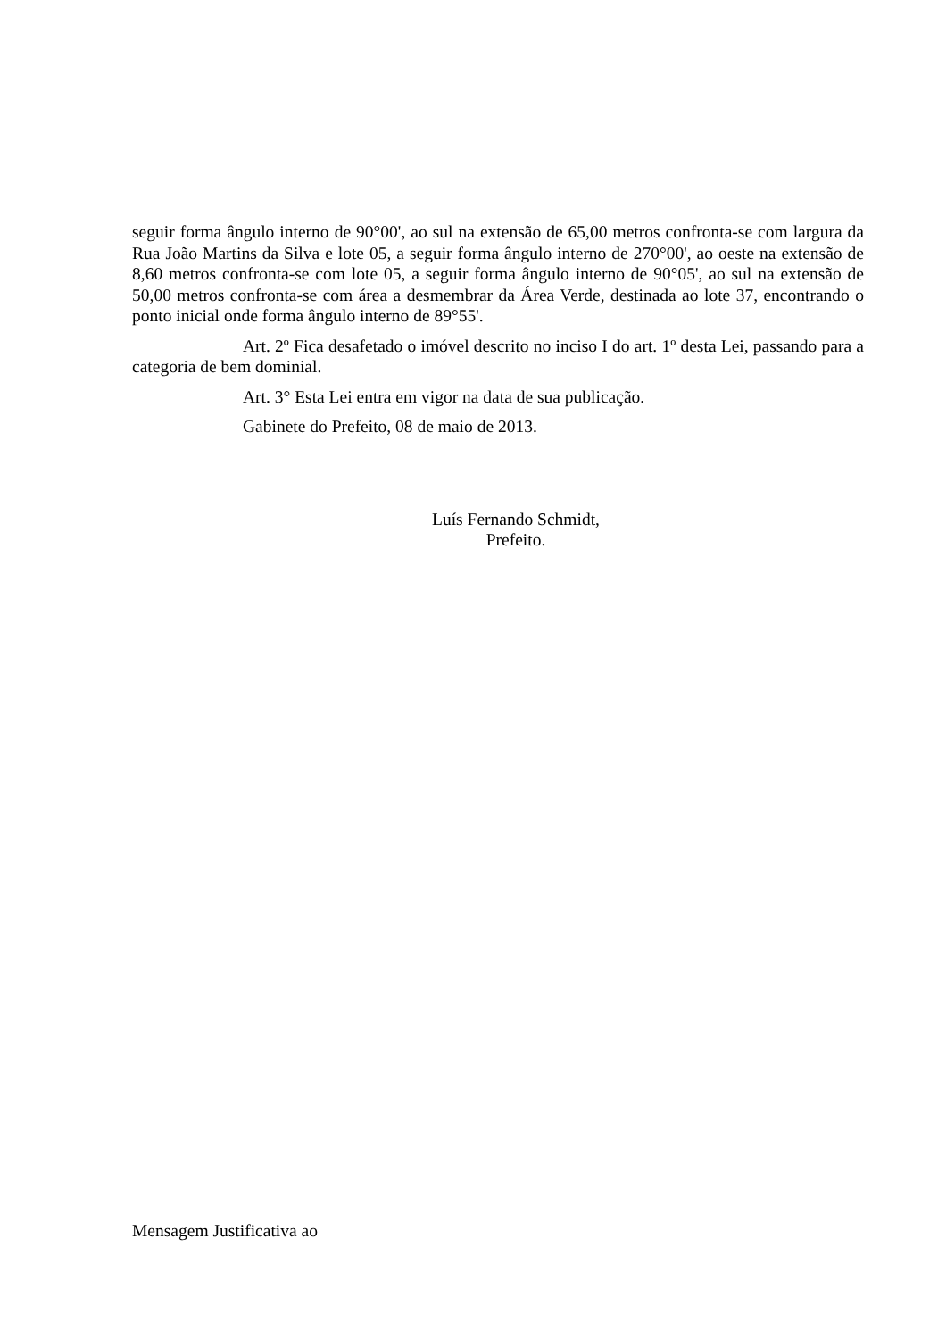seguir forma ângulo interno de 90°00', ao sul na extensão de 65,00 metros confronta-se com largura da Rua João Martins da Silva e lote 05, a seguir forma ângulo interno de 270°00', ao oeste na extensão de 8,60 metros confronta-se com lote 05, a seguir forma ângulo interno de 90°05', ao sul na extensão de 50,00 metros confronta-se com área a desmembrar da Área Verde, destinada ao lote 37, encontrando o ponto inicial onde forma ângulo interno de 89°55'.
Art. 2º Fica desafetado o imóvel descrito no inciso I do art. 1º desta Lei, passando para a categoria de bem dominial.
Art. 3° Esta Lei entra em vigor na data de sua publicação.
Gabinete do Prefeito, 08 de maio de 2013.
Luís Fernando Schmidt,
Prefeito.
Mensagem Justificativa ao